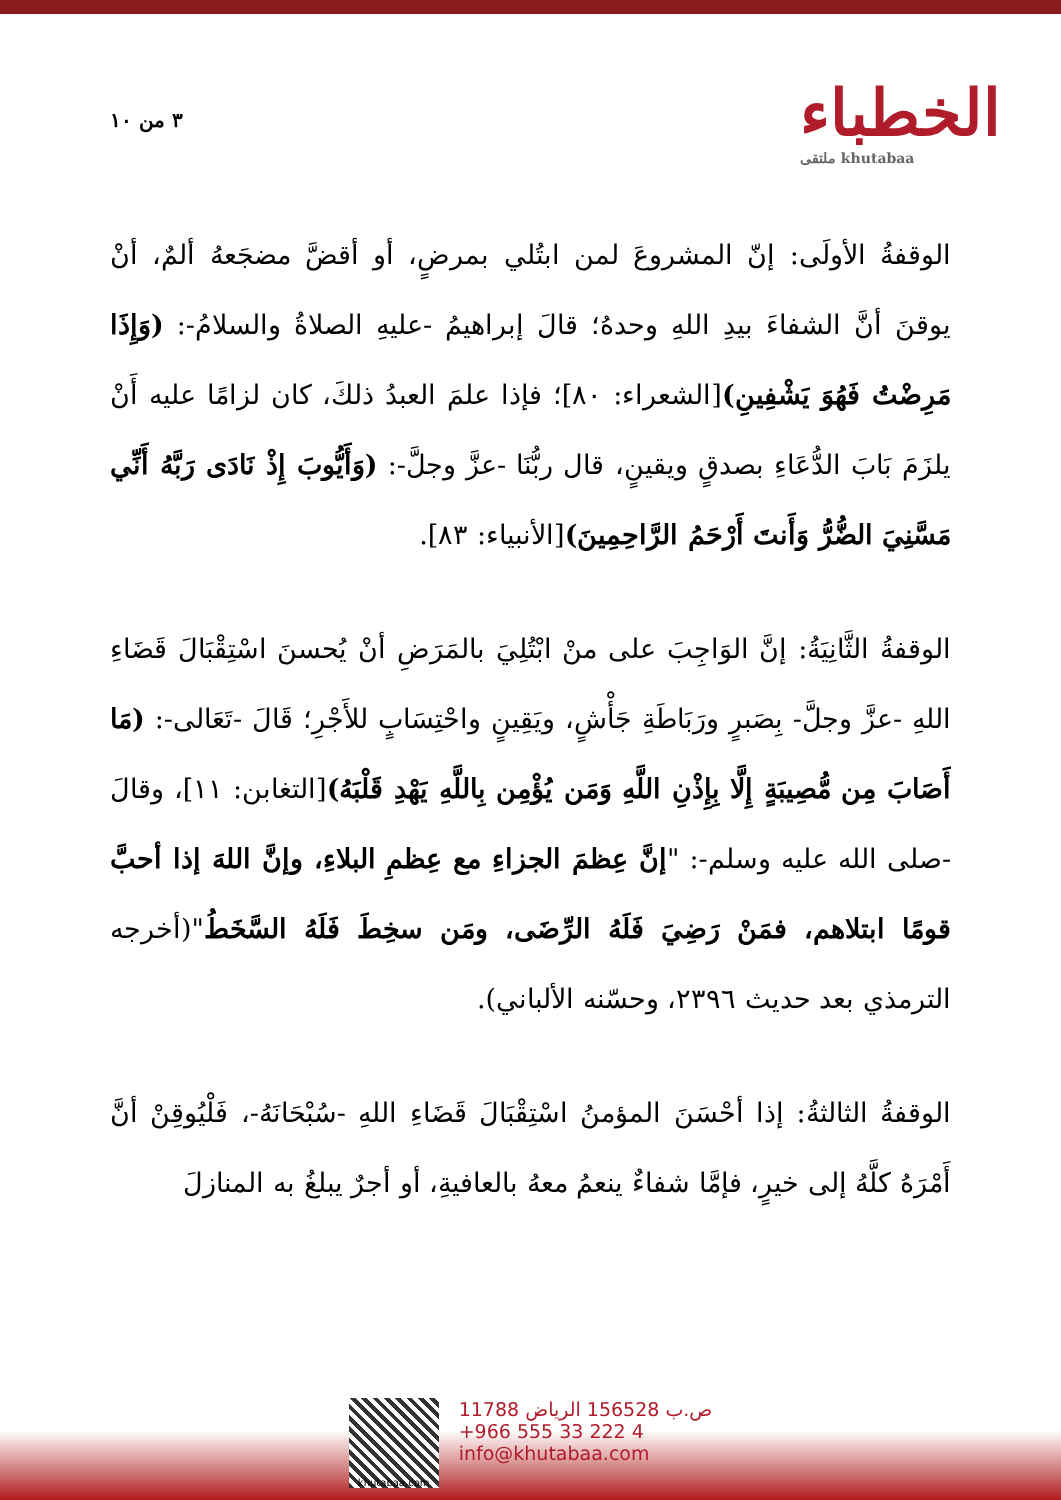٣ من ١٠
الخطباء
ملتقى khutabaa
الوقفةُ الأولَى: إنّ المشروعَ لمن ابتُلي بمرضٍ، أو أقضَّ مضجَعهُ ألمٌ، أنْ يوقنَ أنَّ الشفاءَ بيدِ اللهِ وحدهُ؛ قالَ إبراهيمُ -عليهِ الصلاةُ والسلامُ-: (وَإِذَا مَرِضْتُ فَهُوَ يَشْفِينِ)[الشعراء: ٨٠]؛ فإذا علمَ العبدُ ذلكَ، كان لزامًا عليه أَنْ يلزَمَ بَابَ الدُّعَاءِ بصدقٍ ويقينٍ، قال ربُّنَا -عزَّ وجلَّ-: (وَأَيُّوبَ إِذْ نَادَى رَبَّهُ أَنِّي مَسَّنِيَ الضُّرُّ وَأَنتَ أَرْحَمُ الرَّاحِمِينَ)[الأنبياء: ٨٣].
الوقفةُ الثَّانِيَةُ: إنَّ الوَاجِبَ على منْ ابْتُلِيَ بالمَرَضِ أنْ يُحسنَ اسْتِقْبَالَ قَضَاءِ اللهِ -عزَّ وجلَّ- بِصَبرٍ ورَبَاطَةِ جَأْشٍ، ويَقِينٍ واحْتِسَابٍ للأَجْرِ؛ قَالَ -تَعَالى-: (مَا أَصَابَ مِن مُّصِيبَةٍ إِلَّا بِإِذْنِ اللَّهِ وَمَن يُؤْمِن بِاللَّهِ يَهْدِ قَلْبَهُ)[التغابن: ١١]، وقالَ -صلى الله عليه وسلم-: "إنَّ عِظمَ الجزاءِ مع عِظمِ البلاءِ، وإنَّ اللهَ إذا أحبَّ قومًا ابتلاهم، فمَنْ رَضِيَ فَلَهُ الرِّضَى، ومَن سخِطَ فَلَهُ السَّخَطُ"(أخرجه الترمذي بعد حديث ٢٣٩٦، وحسّنه الألباني).
الوقفةُ الثالثةُ: إذا أحْسَنَ المؤمنُ اسْتِقْبَالَ قَضَاءِ اللهِ -سُبْحَانَهُ-، فَلْيُوقِنْ أنَّ أَمْرَهُ كلَّهُ إلى خيرٍ، فإمَّا شفاءٌ ينعمُ معهُ بالعافيةِ، أو أجرٌ يبلغُ به المنازلَ
khutabaa.com
ص.ب 156528 الرياض 11788
+966 555 33 222 4
info@khutabaa.com